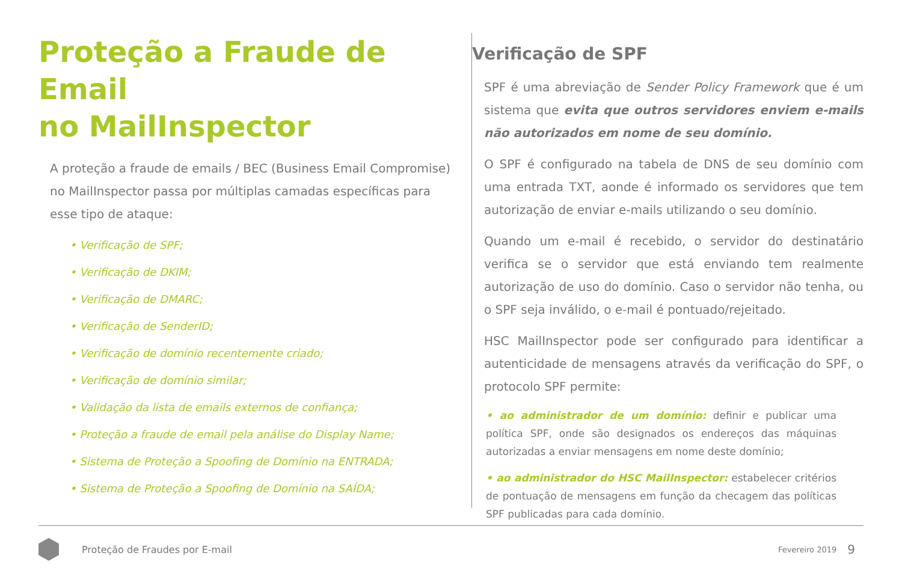Proteção a Fraude de Email
no MailInspector
A proteção a fraude de emails / BEC (Business Email Compromise) no MailInspector passa por múltiplas camadas específicas para esse tipo de ataque:
• Verificação de SPF;
• Verificação de DKIM;
• Verificação de DMARC;
• Verificação de SenderID;
• Verificação de domínio recentemente criado;
• Verificação de domínio similar;
• Validação da lista de emails externos de confiança;
• Proteção a fraude de email pela análise do Display Name;
• Sistema de Proteção a Spoofing de Domínio na ENTRADA;
• Sistema de Proteção a Spoofing de Domínio na SAÍDA;
Verificação de SPF
SPF é uma abreviação de Sender Policy Framework que é um sistema que evita que outros servidores enviem e-mails não autorizados em nome de seu domínio.
O SPF é configurado na tabela de DNS de seu domínio com uma entrada TXT, aonde é informado os servidores que tem autorização de enviar e-mails utilizando o seu domínio.
Quando um e-mail é recebido, o servidor do destinatário verifica se o servidor que está enviando tem realmente autorização de uso do domínio. Caso o servidor não tenha, ou o SPF seja inválido, o e-mail é pontuado/rejeitado.
HSC MailInspector pode ser configurado para identificar a autenticidade de mensagens através da verificação do SPF, o protocolo SPF permite:
• ao administrador de um domínio: definir e publicar uma política SPF, onde são designados os endereços das máquinas autorizadas a enviar mensagens em nome deste domínio;
• ao administrador do HSC MailInspector: estabelecer critérios de pontuação de mensagens em função da checagem das políticas SPF publicadas para cada domínio.
Proteção de Fraudes por E-mail Fevereiro 2019 9